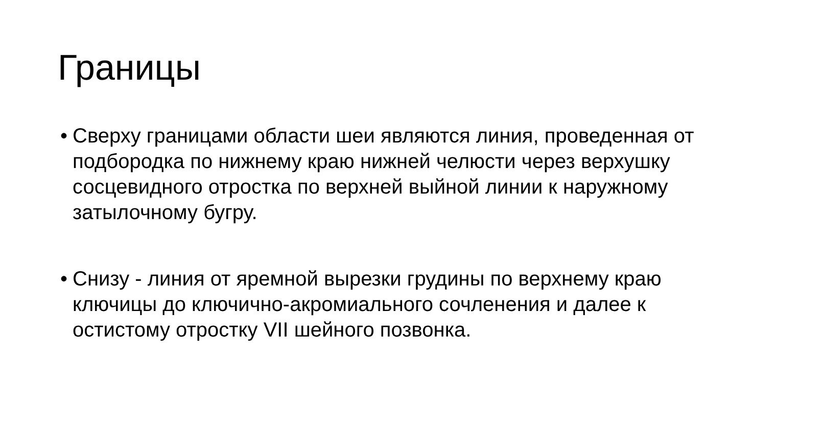Границы
• Сверху границами области шеи являются линия, проведенная от подбородка по нижнему краю нижней челюсти через верхушку сосцевидного отростка по верхней выйной линии к наружному затылочному бугру.
• Снизу - линия от яремной вырезки грудины по верхнему краю ключицы до ключично-акромиального сочленения и далее к остистому отростку VII шейного позвонка.